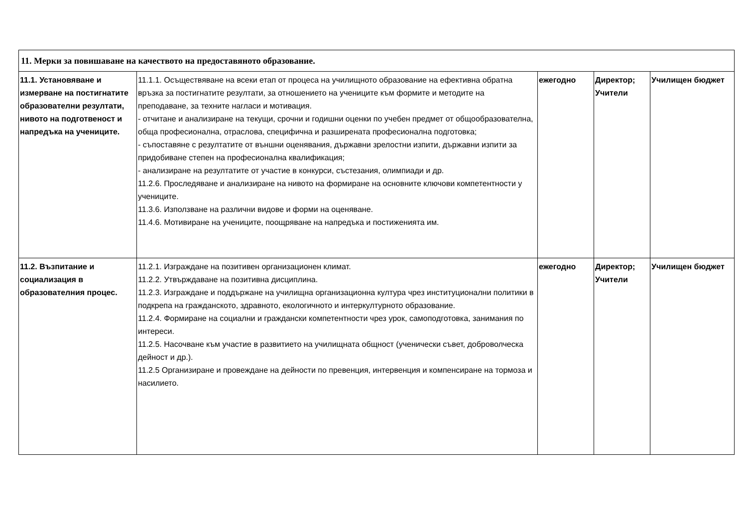| 11. Мерки за повишаване на качеството на предоставяното образование. | | | | |
| 11.1. Установяване и измерване на постигнатите образователни резултати, нивото на подготвеност и напредъка на учениците. | 11.1.1. Осъществяване на всеки етап от процеса на училищното образование на ефективна обратна връзка за постигнатите резултати, за отношението на учениците към формите и методите на преподаване, за техните нагласи и мотивация. - отчитане и анализиране на текущи, срочни и годишни оценки по учебен предмет от общообразователна, обща професионална, отраслова, специфична и разширената професионална подготовка; - съпоставяне с резултатите от външни оценявания, държавни зрелостни изпити, държавни изпити за придобиване степен на професионална квалификация; - анализиране на резултатите от участие в конкурси, състезания, олимпиади и др. 11.2.6. Проследяване и анализиране на нивото на формиране на основните ключови компетентности у учениците. 11.3.6. Използване на различни видове и форми на оценяване. 11.4.6. Мотивиране на учениците, поощряване на напредъка и постиженията им. | ежегодно | Директор; Учители | Училищен бюджет |
| 11.2. Възпитание и социализация в образователния процес. | 11.2.1. Изграждане на позитивен организационен климат. 11.2.2. Утвърждаване на позитивна дисциплина. 11.2.3. Изграждане и поддържане на училищна организационна култура чрез институционални политики в подкрепа на гражданското, здравното, екологичното и интеркултурното образование. 11.2.4. Формиране на социални и граждански компетентности чрез урок, самоподготовка, занимания по интереси. 11.2.5. Насочване към участие в развитието на училищната общност (ученически съвет, доброволческа дейност и др.). 11.2.5 Организиране и провеждане на дейности по превенция, интервенция и компенсиране на тормоза и насилието. | ежегодно | Директор; Учители | Училищен бюджет |